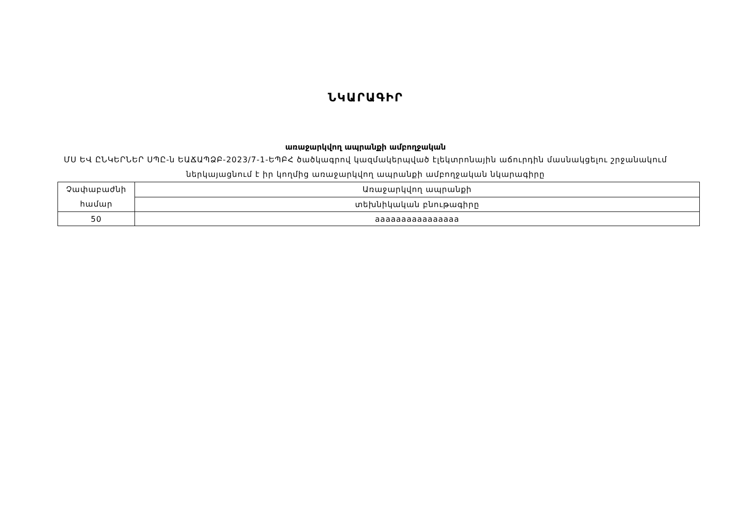ՆԿԱՐԱԳԻՐ
առաջարկվող ապրանքի ամբողջական
ՄՍ ԵՎ ԸՆԿԵՐՆԵՐ ՍՊԸ-ն ԵԱՃԱՊՁԲ-2023/7-1-ԵՊԲՀ ծածկագրով կազմակերպված էլեկտրոնային աճուրդին մասնակցելու շրջանակում ներկայացնում է իր կողմից առաջարկվող ապրանքի ամբողջական նկարագիրը
| Չափաբաժնի համար | Առաջարկվող ապրանքի |
| | տեխնիկական բնութագիրը |
| 50 | aaaaaaaaaaaaaaaa |